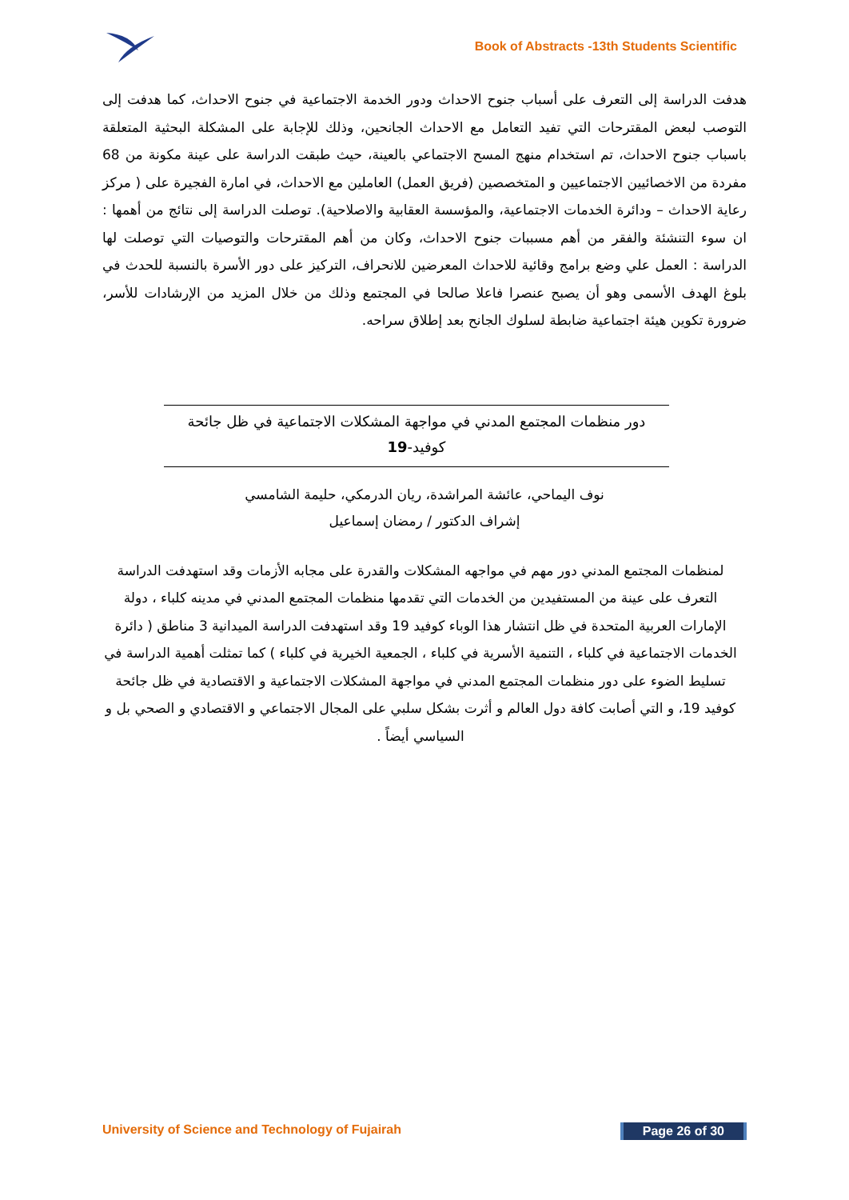Book of Abstracts -13th Students Scientific
هدفت الدراسة إلى التعرف على أسباب جنوح الاحداث ودور الخدمة الاجتماعية في جنوح الاحداث، كما هدفت إلى التوصب لبعض المقترحات التي تفيد التعامل مع الاحداث الجانحين، وذلك للإجابة على المشكلة البحثية المتعلقة باسباب جنوح الاحداث، تم استخدام منهج المسح الاجتماعي بالعينة، حيث طبقت الدراسة على عينة مكونة من 68 مفردة من الاخصائيين الاجتماعيين و المتخصصين (فريق العمل) العاملين مع الاحداث، في امارة الفجيرة على ( مركز رعاية الاحداث – ودائرة الخدمات الاجتماعية، والمؤسسة العقابية والاصلاحية). توصلت الدراسة إلى نتائج من أهمها : ان سوء التنشئة والفقر من أهم مسببات جنوح الاحداث، وكان من أهم المقترحات والتوصيات التي توصلت لها الدراسة : العمل علي وضع برامج وقائية للاحداث المعرضين للانحراف، التركيز على دور الأسرة بالنسبة للحدث في بلوغ الهدف الأسمى وهو أن يصبح عنصرا فاعلا صالحا في المجتمع وذلك من خلال المزيد من الإرشادات للأسر، ضرورة تكوين هيئة اجتماعية ضابطة لسلوك الجانح بعد إطلاق سراحه.
دور منظمات المجتمع المدني في مواجهة المشكلات الاجتماعية في ظل جائحة
كوفيد-19
نوف اليماحي، عائشة المراشدة، ريان الدرمكي، حليمة الشامسي
إشراف الدكتور / رمضان إسماعيل
لمنظمات المجتمع المدني دور مهم في مواجهه المشكلات والقدرة على مجابه الأزمات وقد استهدفت الدراسة التعرف على عينة من المستفيدين من الخدمات التي تقدمها منظمات المجتمع المدني في مدينه كلباء ، دولة الإمارات العربية المتحدة في ظل انتشار هذا الوباء كوفيد 19 وقد استهدفت الدراسة الميدانية 3 مناطق ( دائرة الخدمات الاجتماعية في كلباء ، التنمية الأسرية في كلباء ، الجمعية الخيرية في كلباء ) كما تمثلت أهمية الدراسة في تسليط الضوء على دور منظمات المجتمع المدني في مواجهة المشكلات الاجتماعية و الاقتصادية في ظل جائحة كوفيد 19، و التي أصابت كافة دول العالم و أثرت بشكل سلبي على المجال الاجتماعي و الاقتصادي و الصحي بل و السياسي أيضاً .
University of Science and Technology of Fujairah Page 26 of 30